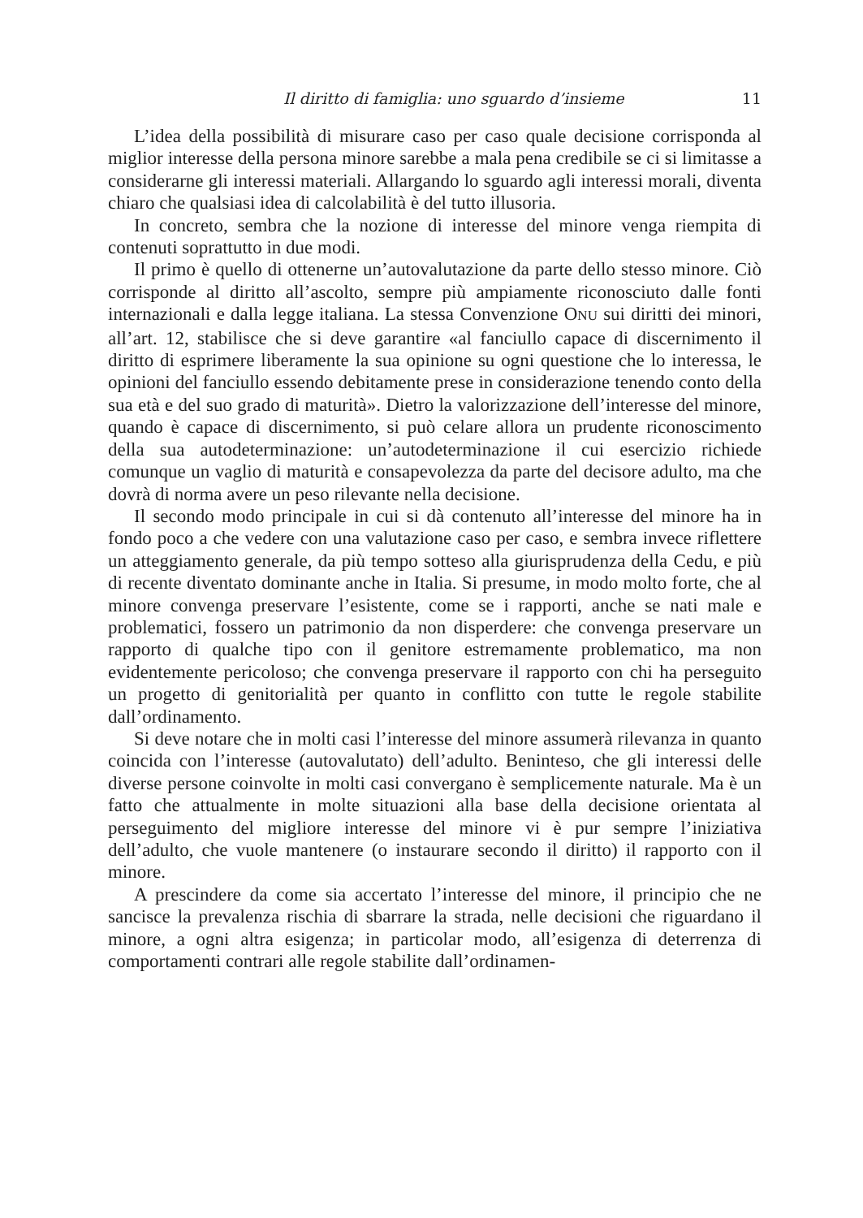Il diritto di famiglia: uno sguardo d’insieme 11
L’idea della possibilità di misurare caso per caso quale decisione corrisponda al miglior interesse della persona minore sarebbe a mala pena credibile se ci si limitasse a considerarne gli interessi materiali. Allargando lo sguardo agli interessi morali, diventa chiaro che qualsiasi idea di calcolabilità è del tutto illusoria.
In concreto, sembra che la nozione di interesse del minore venga riempita di contenuti soprattutto in due modi.
Il primo è quello di ottenerne un’autovalutazione da parte dello stesso minore. Ciò corrisponde al diritto all’ascolto, sempre più ampiamente riconosciuto dalle fonti internazionali e dalla legge italiana. La stessa Convenzione ONU sui diritti dei minori, all’art. 12, stabilisce che si deve garantire «al fanciullo capace di discernimento il diritto di esprimere liberamente la sua opinione su ogni questione che lo interessa, le opinioni del fanciullo essendo debitamente prese in considerazione tenendo conto della sua età e del suo grado di maturità». Dietro la valorizzazione dell’interesse del minore, quando è capace di discernimento, si può celare allora un prudente riconoscimento della sua autodeterminazione: un’autodeterminazione il cui esercizio richiede comunque un vaglio di maturità e consapevolezza da parte del decisore adulto, ma che dovrà di norma avere un peso rilevante nella decisione.
Il secondo modo principale in cui si dà contenuto all’interesse del minore ha in fondo poco a che vedere con una valutazione caso per caso, e sembra invece riflettere un atteggiamento generale, da più tempo sotteso alla giurisprudenza della Cedu, e più di recente diventato dominante anche in Italia. Si presume, in modo molto forte, che al minore convenga preservare l’esistente, come se i rapporti, anche se nati male e problematici, fossero un patrimonio da non disperdere: che convenga preservare un rapporto di qualche tipo con il genitore estremamente problematico, ma non evidentemente pericoloso; che convenga preservare il rapporto con chi ha perseguito un progetto di genitorialità per quanto in conflitto con tutte le regole stabilite dall’ordinamento.
Si deve notare che in molti casi l’interesse del minore assumerà rilevanza in quanto coincida con l’interesse (autovalutato) dell’adulto. Beninteso, che gli interessi delle diverse persone coinvolte in molti casi convergano è semplicemente naturale. Ma è un fatto che attualmente in molte situazioni alla base della decisione orientata al perseguimento del migliore interesse del minore vi è pur sempre l’iniziativa dell’adulto, che vuole mantenere (o instaurare secondo il diritto) il rapporto con il minore.
A prescindere da come sia accertato l’interesse del minore, il principio che ne sancisce la prevalenza rischia di sbarrare la strada, nelle decisioni che riguardano il minore, a ogni altra esigenza; in particolar modo, all’esigenza di deterrenza di comportamenti contrari alle regole stabilite dall’ordinamen-